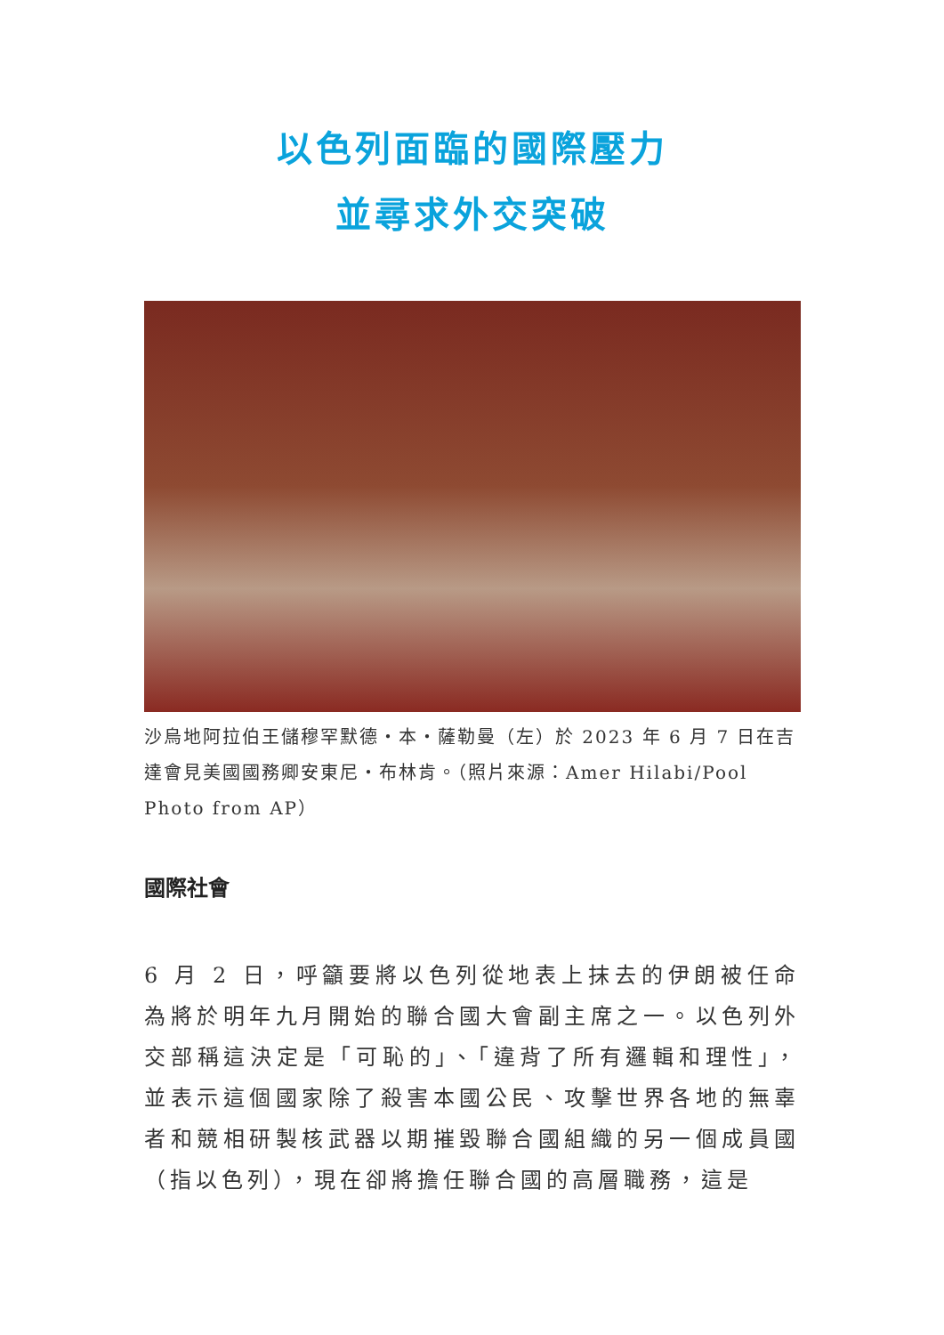以色列面臨的國際壓力
並尋求外交突破
沙烏地阿拉伯王儲穆罕默德‧本‧薩勒曼（左）於 2023 年 6 月 7 日在吉達會見美國國務卿安東尼‧布林肯。（照片來源：Amer Hilabi/Pool Photo from AP）
國際社會
6 月 2 日，呼籲要將以色列從地表上抹去的伊朗被任命為將於明年九月開始的聯合國大會副主席之一。以色列外交部稱這決定是「可恥的」、「違背了所有邏輯和理性」，並表示這個國家除了殺害本國公民、攻擊世界各地的無辜者和競相研製核武器以期摧毀聯合國組織的另一個成員國（指以色列），現在卻將擔任聯合國的高層職務，這是